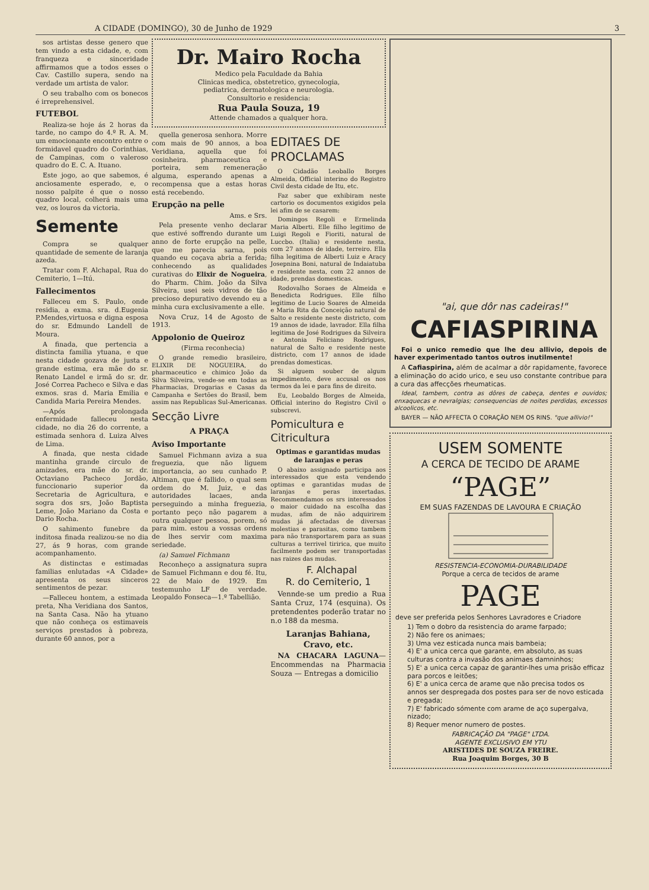A CIDADE (DOMINGO), 30 de Junho de 1929 3
sos artistas desse genero que tem vindo a esta cidade, e, com franqueza e sinceridade affirmamos que a todos esses o Cav. Castillo supera, sendo na verdade um artista de valor.
O seu trabalho com os bonecos é irreprehensivel.
FUTEBOL
Realiza-se hoje ás 2 horas da tarde, no campo do 4.º R. A. M. um emocionante encontro entre o formidavel quadro do Corinthias, de Campinas, com o valeroso quadro do E. C. A. Ituano.
Este jogo, ao que sabemos, é anciosamente esperado, e, o nosso palpite é que o nosso quadro local, colherá mais uma vez, os louros da victoria.
Semente
Compra se qualquer quantidade de semente de laranja azeda.
Tratar com F. Alchapal, Rua do Cemiterio, 1—Itú.
Fallecimentos
Falleceu em S. Paulo, onde residia, a exma. sra. d.Eugenia P.Mendes,virtuosa e digna esposa do sr. Edmundo Landell de Moura.
A finada, que pertencia a distincta familia ytuana, e que nesta cidade gozava de justa e grande estima, era mãe do sr. Renato Landel e irmã do sr. dr. José Correa Pacheco e Silva e das exmos. sras d. Maria Emilia e Candida Maria Pereira Mendes.
—Após prolongada enfermidade falleceu nesta cidade, no dia 26 do corrente, a estimada senhora d. Luiza Alves de Lima.
A finada, que nesta cidade mantinha grande circulo de amizades, era mãe do sr. dr. Octaviano Pacheco Jordão, funccionario superior da Secretaria de Agricultura, e sogra dos srs, João Baptista Leme, João Mariano da Costa e Dario Rocha.
O sahimento funebre da inditosa finada realizou-se no dia 27, ás 9 horas, com grande acompanhamento.
As distinctas e estimadas familias enlutadas «A Cidade» apresenta os seus sinceros sentimentos de pezar.
—Falleceu hontem, a estimada preta, Nha Veridiana dos Santos, na Santa Casa. Não ha ytuano que não conheça os estimaveis serviços prestados à pobreza, durante 60 annos, por a
Dr. Mairo Rocha
Medico pela Faculdade da Bahia
Clinicas medica, obstetretico, gynecologia,
pediatrica, dermatologica e neurologia.
Consultorio e residencia:
Rua Paula Souza, 19
Attende chamados a qualquer hora.
quella generosa senhora. Morre com mais de 90 annos, a boa Veridiana, aquella que foi cosinheira. pharmaceutica e porteira, sem remeneração alguma, esperando apenas a recompensa que a estas horas está recebendo.
Erupção na pelle
Ams. e Srs.
Pela presente venho declarar que estivé soffrendo durante um anno de forte erupção na pelle, que me parecia sarna, pois quando eu coçava abria a ferida; conhecendo as qualidades curativas do Elixir de Nogueira, do Pharm. Chim. João da Silva Silveira, usei seis vidros de tão precioso depurativo devendo eu a minha cura exclusivamente a elle.
Nova Cruz, 14 de Agosto de 1913.
Appolonio de Queiroz
(Firma reconhecia)
O grande remedio brasileiro, ELIXIR DE NOGUEIRA, do pharmaceutico e chimico João da Silva Silveira, vende-se em todas as Pharmacias, Drogarias e Casas da Campanha e Sertões do Brasil, bem assim nas Republicas Sul-Americanas.
Secção Livre
A PRAÇA
Aviso Importante
Samuel Fichmann aviza a sua freguezia, que não liguem importancia, ao seu cunhado P. Altiman, que é fallido, o qual sem ordem do M. Juiz, e das autoridades lacaes, anda perseguindo a minha freguezia, portanto peço não pagarem a outra qualquer pessoa, porem, só para mim. estou a vossas ordens de lhes servir com maxima seriedade.
(a) Samuel Fichmann
Reconheço a assignatura supra de Samuel Fichmann e dou fé. Itu, 22 de Maio de 1929. Em testemunho LF de verdade. Leopaldo Fonseca—1.º Tabellião.
EDITAES DE PROCLAMAS
O Cidadão Leoballo Borges Almeida, Official interino do Registro Civil desta cidade de Itu, etc.
Faz saber que exhibiram neste cartorio os documentos exigidos pela lei afim de se casarem:
Domingos Regoli e Ermelinda Maria Alberti. Elle filho legitimo de Luigi Regoli e Fioriti, natural de Luccbo. (Italia) e residente nesta, com 27 annos de idade, terreiro. Ella filha legitima de Alberti Luiz e Aracy Josepnina Boni, natural de Indaiatuba e residente nesta, com 22 annos de idade, prendas domesticas.
Rodovalho Soraes de Almeida e Benedicta Rodrigues. Elle filho legitimo de Lucio Soares de Almeida e Maria Rita da Conceição natural de Salto e residente neste districto, com 19 annos de idade, lavrador. Ella filha legitima de José Rodrigues da Silveira e Antonia Feliciano Rodrigues, natural de Salto e residente neste districto, com 17 annos de idade prendas domesticas.
Si alguem souber de algum impedimento, deve accusal os nos termos da lei e para fins de direito.
Eu, Leobaldo Borges de Almeida, Official interino do Registro Civil o subscrevi.
Pomicultura e Citricultura
Optimas e garantidas mudas de laranjas e peras
O abaixo assignado participa aos interessados que esta vendendo optimas e garantidas mudas de laranjas e peras inxertadas. Recommendamos os srs interessados o maior cuidado na escolha das mudas, afim de não adquirirem mudas já afectadas de diversas molestias e parasitas, como tambem para não transportarem para as suas culturas a terrivel tiririca, que muito facilmente podem ser transportadas nas raizes das mudas.
F. Alchapal
R. do Cemiterio, 1
Vennde-se um predio a Rua Santa Cruz, 174 (esquina). Os pretendentes poderão tratar no n.o 188 da mesma.
Laranjas Bahiana, Cravo, etc.
NA CHACARA LAGUNA—Encommendas na Pharmacia Souza — Entregas a domicilio
"ai, que dôr nas cadeiras!"
CAFIASPIRINA
Foi o unico remedio que lhe deu allivio, depois de haver experimentado tantos outros inutilmente!
A Cafiaspirina, além de acalmar a dôr rapidamente, favorece a eliminação do acido urico, e seu uso constante contribue para a cura das affecções rheumaticas.
Ideal, tambem, contra as dôres de cabeça, dentes e ouvidos; enxaquecas e nevralgias; consequencias de noites perdidas, excessos alcoolicos, etc.
BAYER — NÃO AFFECTA O CORAÇÃO NEM OS RINS. "que allivio!"
USEM SOMENTE
A CERCA DE TECIDO DE ARAME
“PAGE”
EM SUAS FAZENDAS DE LAVOURA E CRIAÇÃO
RESISTENCIA-ECONOMIA-DURABILIDADE
Porque a cerca de tecidos de arame
PAGE
deve ser preferida pelos Senhores Lavradores e Criadore
1) Tem o dobro da resistencia do arame farpado;
2) Não fere os animaes;
3) Uma vez esticada nunca mais bambeia;
4) E' a unica cerca que garante, em absoluto, as suas culturas contra a invasão dos animaes damninhos;
5) E' a unica cerca capaz de garantir-lhes uma prisão efficaz para porcos e leitões;
6) E' a unica cerca de arame que não precisa todos os annos ser despregada dos postes para ser de novo esticada e pregada;
7) E' fabricado sómente com arame de aço supergalva, nizado;
8) Requer menor numero de postes.
FABRICAÇÃO DA "PAGE" LTDA.
AGENTE EXCLUSIVO EM YTU
ARISTIDES DE SOUZA FREIRE.
Rua Joaquim Borges, 30 B